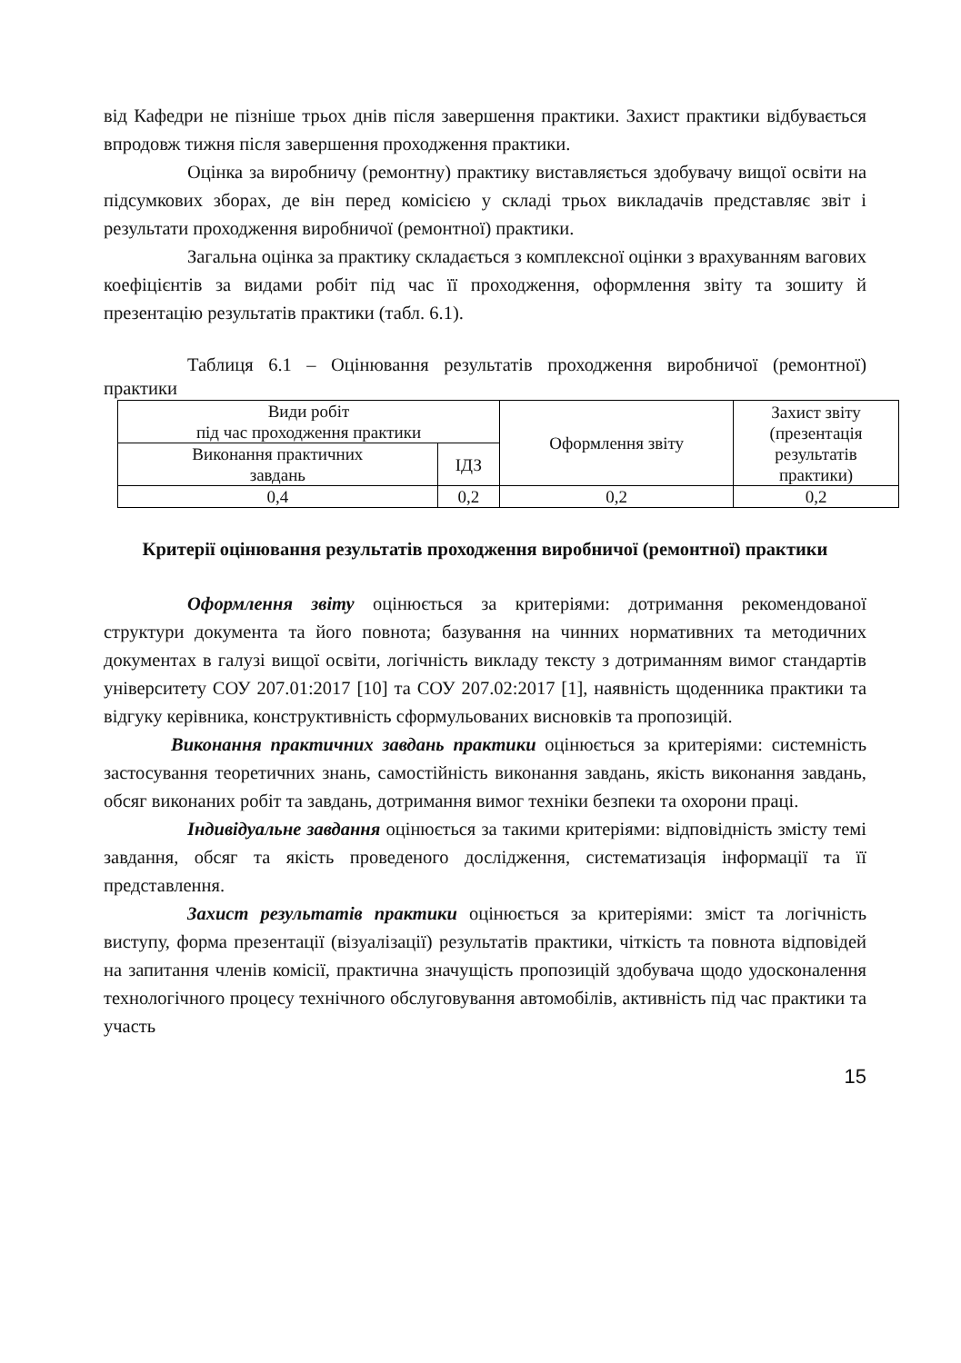від Кафедри не пізніше трьох днів після завершення практики. Захист практики відбувається впродовж тижня після завершення проходження практики.
Оцінка за виробничу (ремонтну) практику виставляється здобувачу вищої освіти на підсумкових зборах, де він перед комісією у складі трьох викладачів представляє звіт і результати проходження виробничої (ремонтної) практики.
Загальна оцінка за практику складається з комплексної оцінки з врахуванням вагових коефіцієнтів за видами робіт під час її проходження, оформлення звіту та зошиту й презентацію результатів практики (табл. 6.1).
Таблиця 6.1 – Оцінювання результатів проходження виробничої (ремонтної) практики
| Види робіт під час проходження практики | | Оформлення звіту | Захист звіту (презентація результатів практики) |
| Виконання практичних завдань | ІДЗ | | |
| 0,4 | 0,2 | 0,2 | 0,2 |
Критерії оцінювання результатів проходження виробничої (ремонтної) практики
Оформлення звіту оцінюється за критеріями: дотримання рекомендованої структури документа та його повнота; базування на чинних нормативних та методичних документах в галузі вищої освіти, логічність викладу тексту з дотриманням вимог стандартів університету СОУ 207.01:2017 [10] та СОУ 207.02:2017 [1], наявність щоденника практики та відгуку керівника, конструктивність сформульованих висновків та пропозицій.
Виконання практичних завдань практики оцінюється за критеріями: системність застосування теоретичних знань, самостійність виконання завдань, якість виконання завдань, обсяг виконаних робіт та завдань, дотримання вимог техніки безпеки та охорони праці.
Індивідуальне завдання оцінюється за такими критеріями: відповідність змісту темі завдання, обсяг та якість проведеного дослідження, систематизація інформації та її представлення.
Захист результатів практики оцінюється за критеріями: зміст та логічність виступу, форма презентації (візуалізації) результатів практики, чіткість та повнота відповідей на запитання членів комісії, практична значущість пропозицій здобувача щодо удосконалення технологічного процесу технічного обслуговування автомобілів, активність під час практики та участь
15